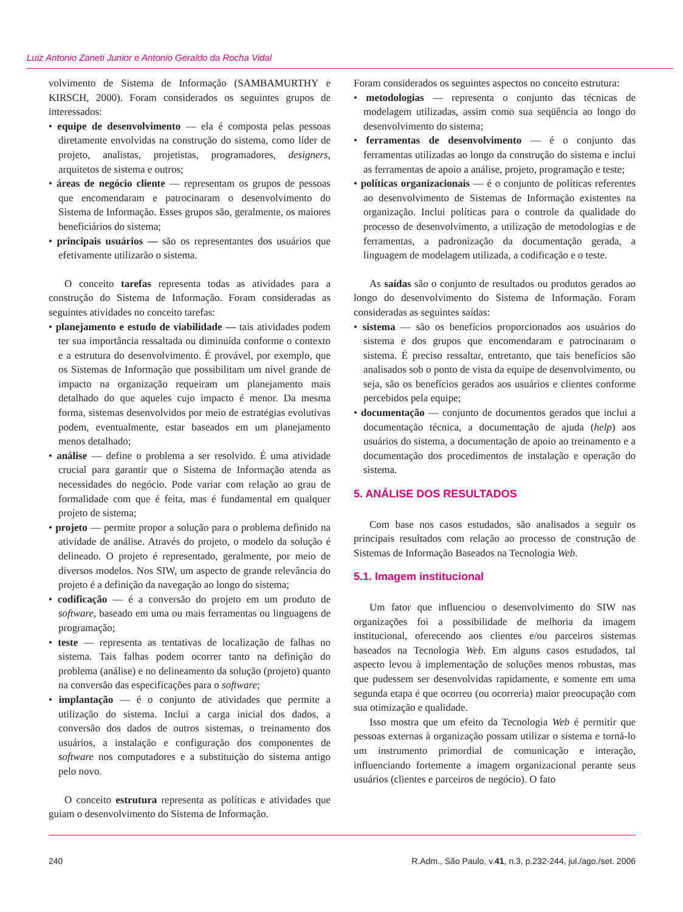Luiz Antonio Zaneti Junior e Antonio Geraldo da Rocha Vidal
volvimento de Sistema de Informação (SAMBAMURTHY e KIRSCH, 2000). Foram considerados os seguintes grupos de interessados:
• equipe de desenvolvimento — ela é composta pelas pessoas diretamente envolvidas na construção do sistema, como líder de projeto, analistas, projetistas, programadores, designers, arquitetos de sistema e outros;
• áreas de negócio cliente — representam os grupos de pessoas que encomendaram e patrocinaram o desenvolvimento do Sistema de Informação. Esses grupos são, geralmente, os maiores beneficiários do sistema;
• principais usuários — são os representantes dos usuários que efetivamente utilizarão o sistema.
O conceito tarefas representa todas as atividades para a construção do Sistema de Informação. Foram consideradas as seguintes atividades no conceito tarefas:
• planejamento e estudo de viabilidade — tais atividades podem ter sua importância ressaltada ou diminuída conforme o contexto e a estrutura do desenvolvimento. É provável, por exemplo, que os Sistemas de Informação que possibilitam um nível grande de impacto na organização requeiram um planejamento mais detalhado do que aqueles cujo impacto é menor. Da mesma forma, sistemas desenvolvidos por meio de estratégias evolutivas podem, eventualmente, estar baseados em um planejamento menos detalhado;
• análise — define o problema a ser resolvido. É uma atividade crucial para garantir que o Sistema de Informação atenda as necessidades do negócio. Pode variar com relação ao grau de formalidade com que é feita, mas é fundamental em qualquer projeto de sistema;
• projeto — permite propor a solução para o problema definido na atividade de análise. Através do projeto, o modelo da solução é delineado. O projeto é representado, geralmente, por meio de diversos modelos. Nos SIW, um aspecto de grande relevância do projeto é a definição da navegação ao longo do sistema;
• codificação — é a conversão do projeto em um produto de software, baseado em uma ou mais ferramentas ou linguagens de programação;
• teste — representa as tentativas de localização de falhas no sistema. Tais falhas podem ocorrer tanto na definição do problema (análise) e no delineamento da solução (projeto) quanto na conversão das especificações para o software;
• implantação — é o conjunto de atividades que permite a utilização do sistema. Inclui a carga inicial dos dados, a conversão dos dados de outros sistemas, o treinamento dos usuários, a instalação e configuração dos componentes de software nos computadores e a substituição do sistema antigo pelo novo.
O conceito estrutura representa as políticas e atividades que guiam o desenvolvimento do Sistema de Informação.
Foram considerados os seguintes aspectos no conceito estrutura:
• metodologias — representa o conjunto das técnicas de modelagem utilizadas, assim como sua seqüência ao longo do desenvolvimento do sistema;
• ferramentas de desenvolvimento — é o conjunto das ferramentas utilizadas ao longo da construção do sistema e inclui as ferramentas de apoio a análise, projeto, programação e teste;
• políticas organizacionais — é o conjunto de políticas referentes ao desenvolvimento de Sistemas de Informação existentes na organização. Inclui políticas para o controle da qualidade do processo de desenvolvimento, a utilização de metodologias e de ferramentas, a padronização da documentação gerada, a linguagem de modelagem utilizada, a codificação e o teste.
As saídas são o conjunto de resultados ou produtos gerados ao longo do desenvolvimento do Sistema de Informação. Foram consideradas as seguintes saídas:
• sistema — são os benefícios proporcionados aos usuários do sistema e dos grupos que encomendaram e patrocinaram o sistema. É preciso ressaltar, entretanto, que tais benefícios são analisados sob o ponto de vista da equipe de desenvolvimento, ou seja, são os benefícios gerados aos usuários e clientes conforme percebidos pela equipe;
• documentação — conjunto de documentos gerados que inclui a documentação técnica, a documentação de ajuda (help) aos usuários do sistema, a documentação de apoio ao treinamento e a documentação dos procedimentos de instalação e operação do sistema.
5. ANÁLISE DOS RESULTADOS
Com base nos casos estudados, são analisados a seguir os principais resultados com relação ao processo de construção de Sistemas de Informação Baseados na Tecnologia Web.
5.1. Imagem institucional
Um fator que influenciou o desenvolvimento do SIW nas organizações foi a possibilidade de melhoria da imagem institucional, oferecendo aos clientes e/ou parceiros sistemas baseados na Tecnologia Web. Em alguns casos estudados, tal aspecto levou à implementação de soluções menos robustas, mas que pudessem ser desenvolvidas rapidamente, e somente em uma segunda etapa é que ocorreu (ou ocorreria) maior preocupação com sua otimização e qualidade.
Isso mostra que um efeito da Tecnologia Web é permitir que pessoas externas à organização possam utilizar o sistema e torná-lo um instrumento primordial de comunicação e interação, influenciando fortemente a imagem organizacional perante seus usuários (clientes e parceiros de negócio). O fato
240 R.Adm., São Paulo, v.41, n.3, p.232-244, jul./ago./set. 2006